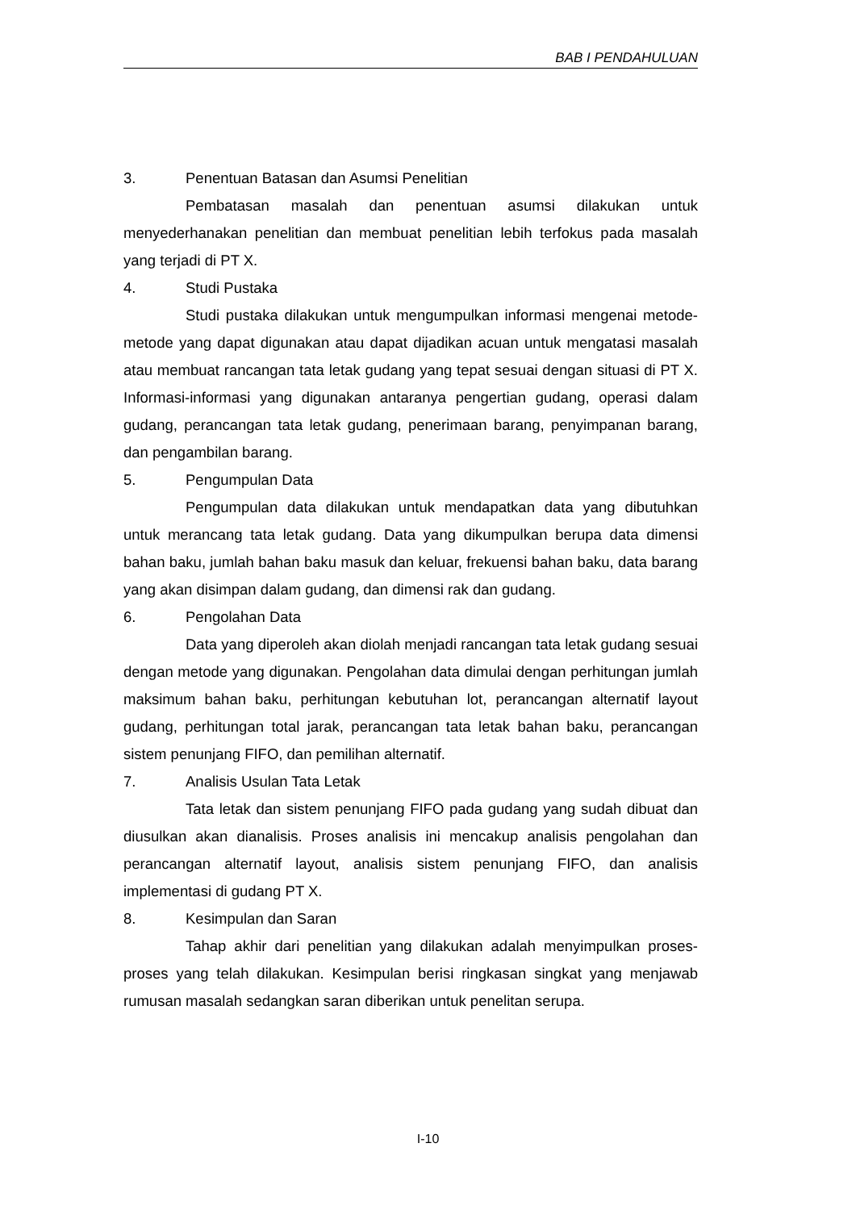BAB I PENDAHULUAN
3. Penentuan Batasan dan Asumsi Penelitian
Pembatasan masalah dan penentuan asumsi dilakukan untuk menyederhanakan penelitian dan membuat penelitian lebih terfokus pada masalah yang terjadi di PT X.
4. Studi Pustaka
Studi pustaka dilakukan untuk mengumpulkan informasi mengenai metode-metode yang dapat digunakan atau dapat dijadikan acuan untuk mengatasi masalah atau membuat rancangan tata letak gudang yang tepat sesuai dengan situasi di PT X. Informasi-informasi yang digunakan antaranya pengertian gudang, operasi dalam gudang, perancangan tata letak gudang, penerimaan barang, penyimpanan barang, dan pengambilan barang.
5. Pengumpulan Data
Pengumpulan data dilakukan untuk mendapatkan data yang dibutuhkan untuk merancang tata letak gudang. Data yang dikumpulkan berupa data dimensi bahan baku, jumlah bahan baku masuk dan keluar, frekuensi bahan baku, data barang yang akan disimpan dalam gudang, dan dimensi rak dan gudang.
6. Pengolahan Data
Data yang diperoleh akan diolah menjadi rancangan tata letak gudang sesuai dengan metode yang digunakan. Pengolahan data dimulai dengan perhitungan jumlah maksimum bahan baku, perhitungan kebutuhan lot, perancangan alternatif layout gudang, perhitungan total jarak, perancangan tata letak bahan baku, perancangan sistem penunjang FIFO, dan pemilihan alternatif.
7. Analisis Usulan Tata Letak
Tata letak dan sistem penunjang FIFO pada gudang yang sudah dibuat dan diusulkan akan dianalisis. Proses analisis ini mencakup analisis pengolahan dan perancangan alternatif layout, analisis sistem penunjang FIFO, dan analisis implementasi di gudang PT X.
8. Kesimpulan dan Saran
Tahap akhir dari penelitian yang dilakukan adalah menyimpulkan proses-proses yang telah dilakukan. Kesimpulan berisi ringkasan singkat yang menjawab rumusan masalah sedangkan saran diberikan untuk penelitan serupa.
I-10